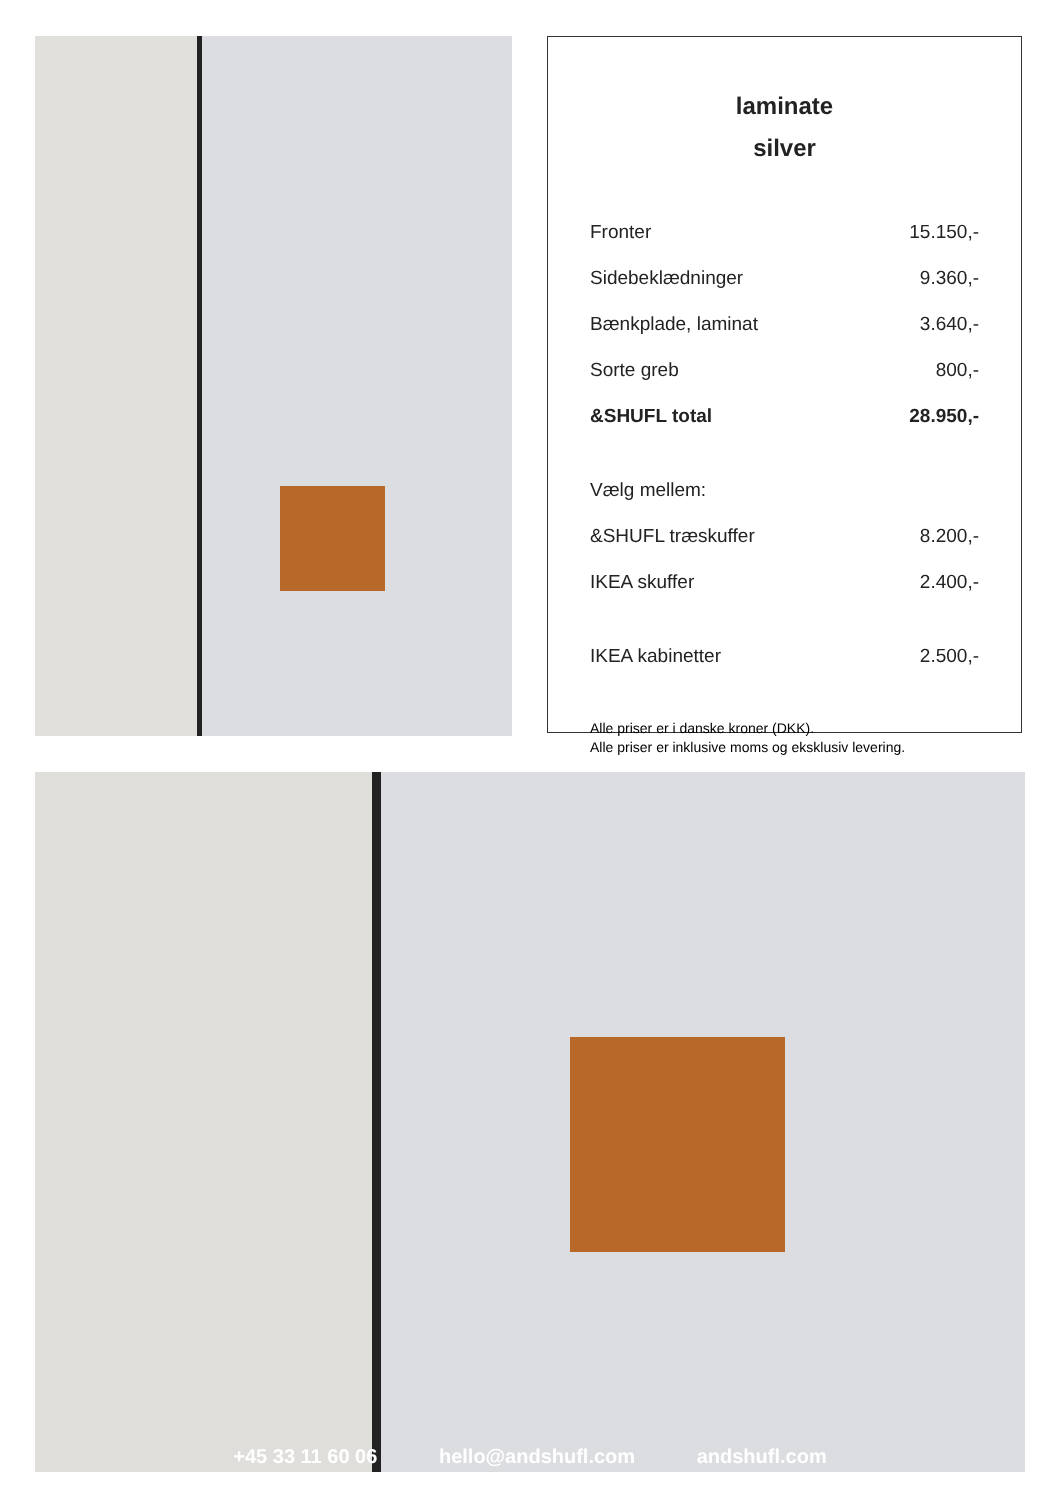laminate
silver
| Fronter | 15.150,- |
| Sidebeklædninger | 9.360,- |
| Bænkplade, laminat | 3.640,- |
| Sorte greb | 800,- |
| &SHUFL total | 28.950,- |
| Vælg mellem: | |
| &SHUFL træskuffer | 8.200,- |
| IKEA skuffer | 2.400,- |
| IKEA kabinetter | 2.500,- |
Alle priser er i danske kroner (DKK).
Alle priser er inklusive moms og eksklusiv levering.
+45 33 11 60 06 hello@andshufl.com andshufl.com